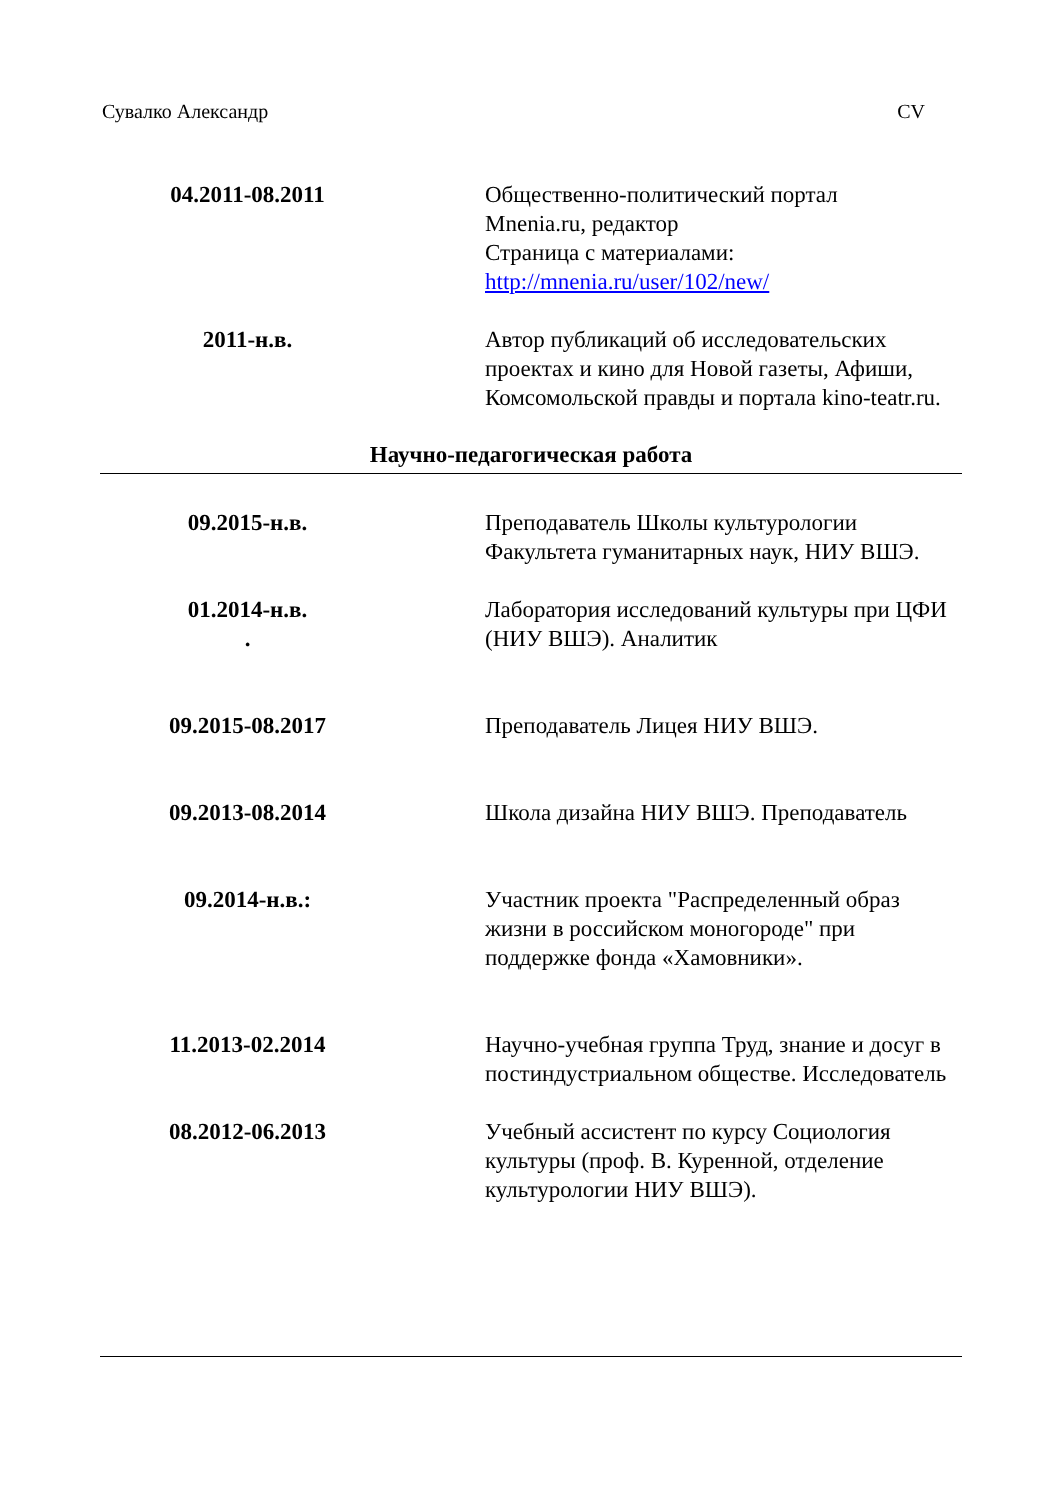Сувалко Александр CV
| 04.2011-08.2011 | Общественно-политический портал Mnenia.ru, редактор Страница с материалами: http://mnenia.ru/user/102/new/ |
| 2011-н.в. | Автор публикаций об исследовательских проектах и кино для Новой газеты, Афиши, Комсомольской правды и портала kino-teatr.ru. |
Научно-педагогическая работа
| 09.2015-н.в. | Преподаватель Школы культурологии Факультета гуманитарных наук, НИУ ВШЭ. |
| 01.2014-н.в. . | Лаборатория исследований культуры при ЦФИ (НИУ ВШЭ). Аналитик |
| 09.2015-08.2017 | Преподаватель Лицея НИУ ВШЭ. |
| 09.2013-08.2014 | Школа дизайна НИУ ВШЭ. Преподаватель |
| 09.2014-н.в.: | Участник проекта "Распределенный образ жизни в российском моногороде" при поддержке фонда «Хамовники». |
| 11.2013-02.2014 | Научно-учебная группа Труд, знание и досуг в постиндустриальном обществе. Исследователь |
| 08.2012-06.2013 | Учебный ассистент по курсу Социология культуры (проф. В. Куренной, отделение культурологии НИУ ВШЭ). |